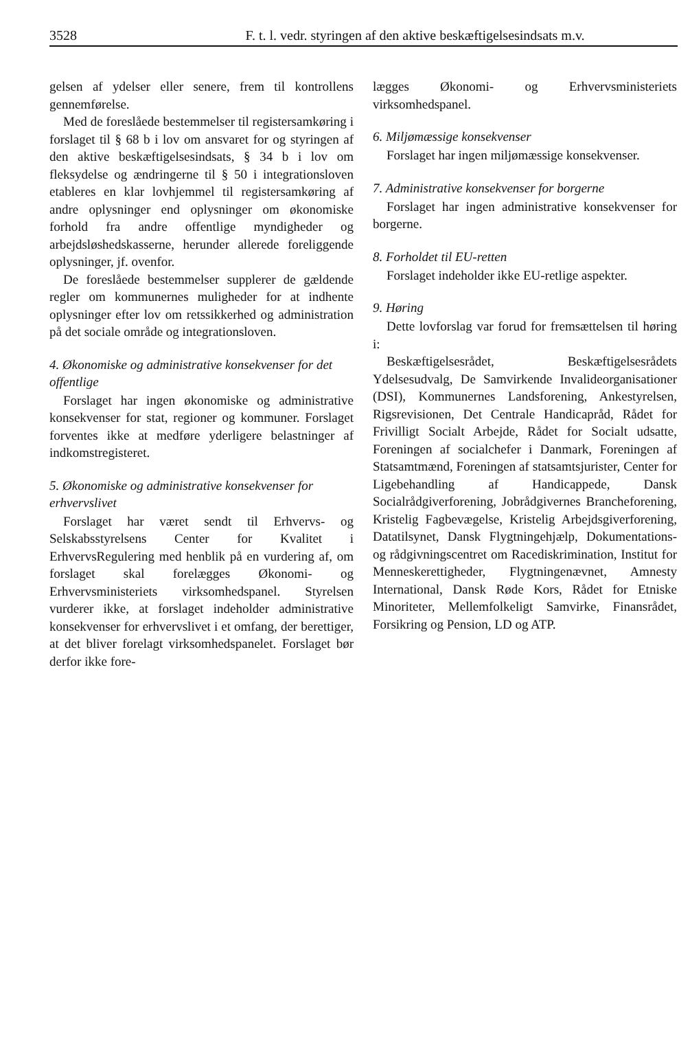3528 F. t. l. vedr. styringen af den aktive beskæftigelsesindsats m.v.
gelsen af ydelser eller senere, frem til kontrollens gennemførelse.
Med de foreslåede bestemmelser til registersamkøring i forslaget til § 68 b i lov om ansvaret for og styringen af den aktive beskæftigelsesindsats, § 34 b i lov om fleksydelse og ændringerne til § 50 i integrationsloven etableres en klar lovhjemmel til registersamkøring af andre oplysninger end oplysninger om økonomiske forhold fra andre offentlige myndigheder og arbejdsløshedskasserne, herunder allerede foreliggende oplysninger, jf. ovenfor.
De foreslåede bestemmelser supplerer de gældende regler om kommunernes muligheder for at indhente oplysninger efter lov om retssikkerhed og administration på det sociale område og integrationsloven.
4. Økonomiske og administrative konsekvenser for det offentlige
Forslaget har ingen økonomiske og administrative konsekvenser for stat, regioner og kommuner. Forslaget forventes ikke at medføre yderligere belastninger af indkomstregisteret.
5. Økonomiske og administrative konsekvenser for erhvervslivet
Forslaget har været sendt til Erhvervs- og Selskabsstyrelsens Center for Kvalitet i ErhvervsRegulering med henblik på en vurdering af, om forslaget skal forelægges Økonomi- og Erhvervsministeriets virksomhedspanel. Styrelsen vurderer ikke, at forslaget indeholder administrative konsekvenser for erhvervslivet i et omfang, der berettiger, at det bliver forelagt virksomhedspanelet. Forslaget bør derfor ikke fore-
lægges Økonomi- og Erhvervsministeriets virksomhedspanel.
6. Miljømæssige konsekvenser
Forslaget har ingen miljømæssige konsekvenser.
7. Administrative konsekvenser for borgerne
Forslaget har ingen administrative konsekvenser for borgerne.
8. Forholdet til EU-retten
Forslaget indeholder ikke EU-retlige aspekter.
9. Høring
Dette lovforslag var forud for fremsættelsen til høring i:
Beskæftigelsesrådet, Beskæftigelsesrådets Ydelsesudvalg, De Samvirkende Invalideorganisationer (DSI), Kommunernes Landsforening, Ankestyrelsen, Rigsrevisionen, Det Centrale Handicapråd, Rådet for Frivilligt Socialt Arbejde, Rådet for Socialt udsatte, Foreningen af socialchefer i Danmark, Foreningen af Statsamtmænd, Foreningen af statsamtsjurister, Center for Ligebehandling af Handicappede, Dansk Socialrådgiverforening, Jobrådgivernes Brancheforening, Kristelig Fagbevægelse, Kristelig Arbejdsgiverforening, Datatilsynet, Dansk Flygtningehjælp, Dokumentations- og rådgivningscentret om Racediskrimination, Institut for Menneskerettigheder, Flygtningenævnet, Amnesty International, Dansk Røde Kors, Rådet for Etniske Minoriteter, Mellemfolkeligt Samvirke, Finansrådet, Forsikring og Pension, LD og ATP.